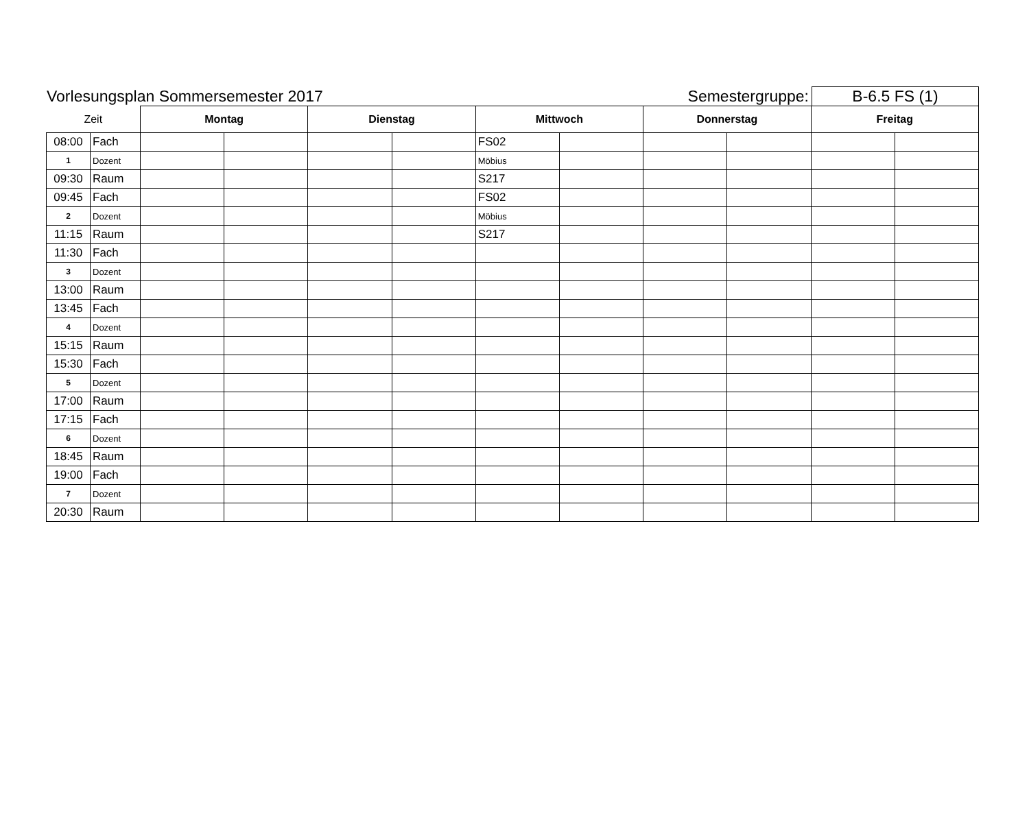Vorlesungsplan Sommersemester 2017
Semestergruppe:
B-6.5 FS (1)
| Zeit | | Montag | | Dienstag | | Mittwoch | | Donnerstag | | Freitag | |
| --- | --- | --- | --- | --- | --- | --- | --- | --- | --- | --- | --- |
| 08:00 | Fach | | | | | FS02 | | | | | |
| 1 | Dozent | | | | | Möbius | | | | | |
| 09:30 | Raum | | | | | S217 | | | | | |
| 09:45 | Fach | | | | | FS02 | | | | | |
| 2 | Dozent | | | | | Möbius | | | | | |
| 11:15 | Raum | | | | | S217 | | | | | |
| 11:30 | Fach | | | | | | | | | | |
| 3 | Dozent | | | | | | | | | | |
| 13:00 | Raum | | | | | | | | | | |
| 13:45 | Fach | | | | | | | | | | |
| 4 | Dozent | | | | | | | | | | |
| 15:15 | Raum | | | | | | | | | | |
| 15:30 | Fach | | | | | | | | | | |
| 5 | Dozent | | | | | | | | | | |
| 17:00 | Raum | | | | | | | | | | |
| 17:15 | Fach | | | | | | | | | | |
| 6 | Dozent | | | | | | | | | | |
| 18:45 | Raum | | | | | | | | | | |
| 19:00 | Fach | | | | | | | | | | |
| 7 | Dozent | | | | | | | | | | |
| 20:30 | Raum | | | | | | | | | | |